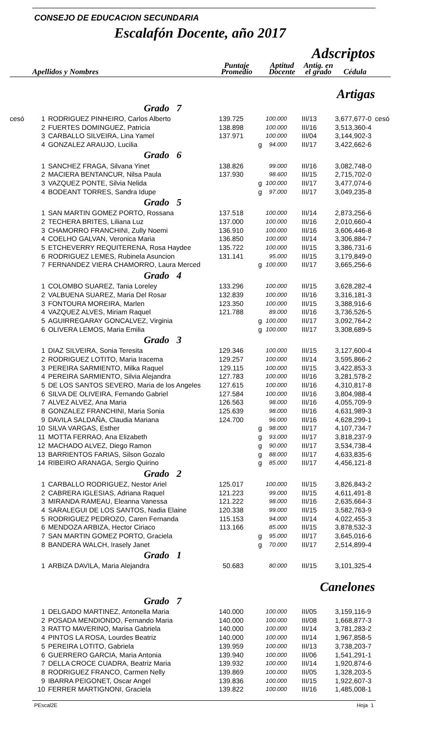CONSEJO DE EDUCACION SECUNDARIA
Escalafón Docente, año 2017
Adscriptos
| Apellidos y Nombres | | Puntaje Promedio | | Aptitud Docente | Antig. en el grado | Cédula | |
| --- | --- | --- | --- | --- | --- | --- | --- |
| Artigas | | | | | | | |
| | Grado 7 | | | | | | |
| cesó 1 | RODRIGUEZ PINHEIRO, Carlos Alberto | 139.725 | | 100.000 | III/13 | 3,677,677-0 | cesó |
| 2 | FUERTES DOMINGUEZ, Patricia | 138.898 | | 100.000 | III/16 | 3,513,360-4 | |
| 3 | CARBALLO SILVEIRA, Lina Yamel | 137.971 | | 100.000 | III/04 | 3,144,902-3 | |
| 4 | GONZALEZ ARAUJO, Lucilia | | g | 94.000 | III/17 | 3,422,662-6 | |
| | Grado 6 | | | | | | |
| 1 | SANCHEZ FRAGA, Silvana Yinet | 138.826 | | 99.000 | III/16 | 3,082,748-0 | |
| 2 | MACIERA BENTANCUR, Nilsa Paula | 137.930 | | 98.600 | III/15 | 2,715,702-0 | |
| 3 | VAZQUEZ PONTE, Silvia Nelida | | g | 100.000 | III/17 | 3,477,074-6 | |
| 4 | BODEANT TORRES, Sandra Idupe | | g | 97.000 | III/17 | 3,049,235-8 | |
| | Grado 5 | | | | | | |
| 1 | SAN MARTIN GOMEZ PORTO, Rossana | 137.518 | | 100.000 | III/14 | 2,873,256-6 | |
| 2 | TECHERA BRITES, Liliana Luz | 137.000 | | 100.000 | III/16 | 2,010,660-4 | |
| 3 | CHAMORRO FRANCHINI, Zully Noemi | 136.910 | | 100.000 | III/16 | 3,606,446-8 | |
| 4 | COELHO GALVAN, Veronica Maria | 136.850 | | 100.000 | III/14 | 3,306,884-7 | |
| 5 | ETCHEVERRY REQUITERENA, Rosa Haydee | 135.722 | | 100.000 | III/15 | 3,386,731-6 | |
| 6 | RODRIGUEZ LEMES, Rubinela Asuncion | 131.141 | | 95.000 | III/15 | 3,179,849-0 | |
| 7 | FERNANDEZ VIERA CHAMORRO, Laura Merced | | g | 100.000 | III/17 | 3,665,256-6 | |
| | Grado 4 | | | | | | |
| 1 | COLOMBO SUAREZ, Tania Loreley | 133.296 | | 100.000 | III/15 | 3,628,282-4 | |
| 2 | VALBUENA SUAREZ, Maria Del Rosar | 132.839 | | 100.000 | III/16 | 3,316,181-3 | |
| 3 | FONTOURA MOREIRA, Marlen | 123.350 | | 100.000 | III/15 | 3,388,916-6 | |
| 4 | VAZQUEZ ALVES, Miriam Raquel | 121.788 | | 89.000 | III/16 | 3,736,526-5 | |
| 5 | AGUIRREGARAY GONCALVEZ, Virginia | | g | 100.000 | III/17 | 3,092,764-2 | |
| 6 | OLIVERA LEMOS, Maria Emilia | | g | 100.000 | III/17 | 3,308,689-5 | |
| | Grado 3 | | | | | | |
| 1 | DIAZ SILVEIRA, Sonia Teresita | 129.346 | | 100.000 | III/15 | 3,127,600-4 | |
| 2 | RODRIGUEZ LOTITO, Maria Iracema | 129.257 | | 100.000 | III/14 | 3,595,866-2 | |
| 3 | PEREIRA SARMIENTO, Milka Raquel | 129.115 | | 100.000 | III/15 | 3,422,853-3 | |
| 4 | PEREIRA SARMIENTO, Silvia Alejandra | 127.783 | | 100.000 | III/16 | 3,281,578-2 | |
| 5 | DE LOS SANTOS SEVERO, Maria de los Angeles | 127.615 | | 100.000 | III/16 | 4,310,817-8 | |
| 6 | SILVA DE OLIVEIRA, Fernando Gabriel | 127.584 | | 100.000 | III/16 | 3,804,988-4 | |
| 7 | ALVEZ ALVEZ, Ana Maria | 126.563 | | 98.000 | III/16 | 4,055,709-9 | |
| 8 | GONZALEZ FRANCHINI, Maria Sonia | 125.639 | | 98.000 | III/16 | 4,631,989-3 | |
| 9 | DAVILA SALDAÑA, Claudia Mariana | 124.700 | | 96.000 | III/16 | 4,628,299-1 | |
| 10 | SILVA VARGAS, Esther | | g | 98.000 | III/17 | 4,107,734-7 | |
| 11 | MOTTA FERRAO, Ana Elizabeth | | g | 93.000 | III/17 | 3,818,237-9 | |
| 12 | MACHADO ALVEZ, Diego Ramon | | g | 90.000 | III/17 | 3,534,738-4 | |
| 13 | BARRIENTOS FARIAS, Silson Gozalo | | g | 88.000 | III/17 | 4,633,835-6 | |
| 14 | RIBEIRO ARANAGA, Sergio Quirino | | g | 85.000 | III/17 | 4,456,121-8 | |
| | Grado 2 | | | | | | |
| 1 | CARBALLO RODRIGUEZ, Nestor Ariel | 125.017 | | 100.000 | III/15 | 3,826,843-2 | |
| 2 | CABRERA IGLESIAS, Adriana Raquel | 121.223 | | 99.000 | III/15 | 4,611,491-8 | |
| 3 | MIRANDA RAMEAU, Eleanna Vanessa | 121.222 | | 98.000 | III/16 | 2,635,664-3 | |
| 4 | SARALEGUI DE LOS SANTOS, Nadia Elaine | 120.338 | | 99.000 | III/15 | 3,582,763-9 | |
| 5 | RODRIGUEZ PEDROZO, Caren Fernanda | 115.153 | | 94.000 | III/14 | 4,022,455-3 | |
| 6 | MENDOZA ARBIZA, Hector Ciriaco | 113.166 | | 85.000 | III/15 | 3,878,532-3 | |
| 7 | SAN MARTIN GOMEZ PORTO, Graciela | | g | 95.000 | III/17 | 3,645,016-6 | |
| 8 | BANDERA WALCH, Irasely Janet | | g | 70.000 | III/17 | 2,514,899-4 | |
| | Grado 1 | | | | | | |
| 1 | ARBIZA DAVILA, Maria Alejandra | 50.683 | | 80.000 | III/15 | 3,101,325-4 | |
| Canelones | | | | | | | |
| | Grado 7 | | | | | | |
| 1 | DELGADO MARTINEZ, Antonella Maria | 140.000 | | 100.000 | III/05 | 3,159,116-9 | |
| 2 | POSADA MENDIONDO, Fernando Maria | 140.000 | | 100.000 | III/08 | 1,668,877-3 | |
| 3 | RATTO MAVERINO, Marisa Gabriela | 140.000 | | 100.000 | III/14 | 3,781,283-2 | |
| 4 | PINTOS LA ROSA, Lourdes Beatriz | 140.000 | | 100.000 | III/14 | 1,967,858-5 | |
| 5 | PEREIRA LOTITO, Gabriela | 139.959 | | 100.000 | III/13 | 3,738,203-7 | |
| 6 | GUERRERO GARCIA, Maria Antonia | 139.940 | | 100.000 | III/06 | 1,541,291-1 | |
| 7 | DELLA CROCE CUADRA, Beatriz Maria | 139.932 | | 100.000 | III/14 | 1,920,874-6 | |
| 8 | RODRIGUEZ FRANCO, Carmen Nelly | 139.869 | | 100.000 | III/05 | 1,328,203-5 | |
| 9 | IBARRA PEIGONET, Oscar Angel | 139.836 | | 100.000 | III/15 | 1,922,607-3 | |
| 10 | FERRER MARTIGNONI, Graciela | 139.822 | | 100.000 | III/16 | 1,485,008-1 | |
PEscal2E Hoja 1